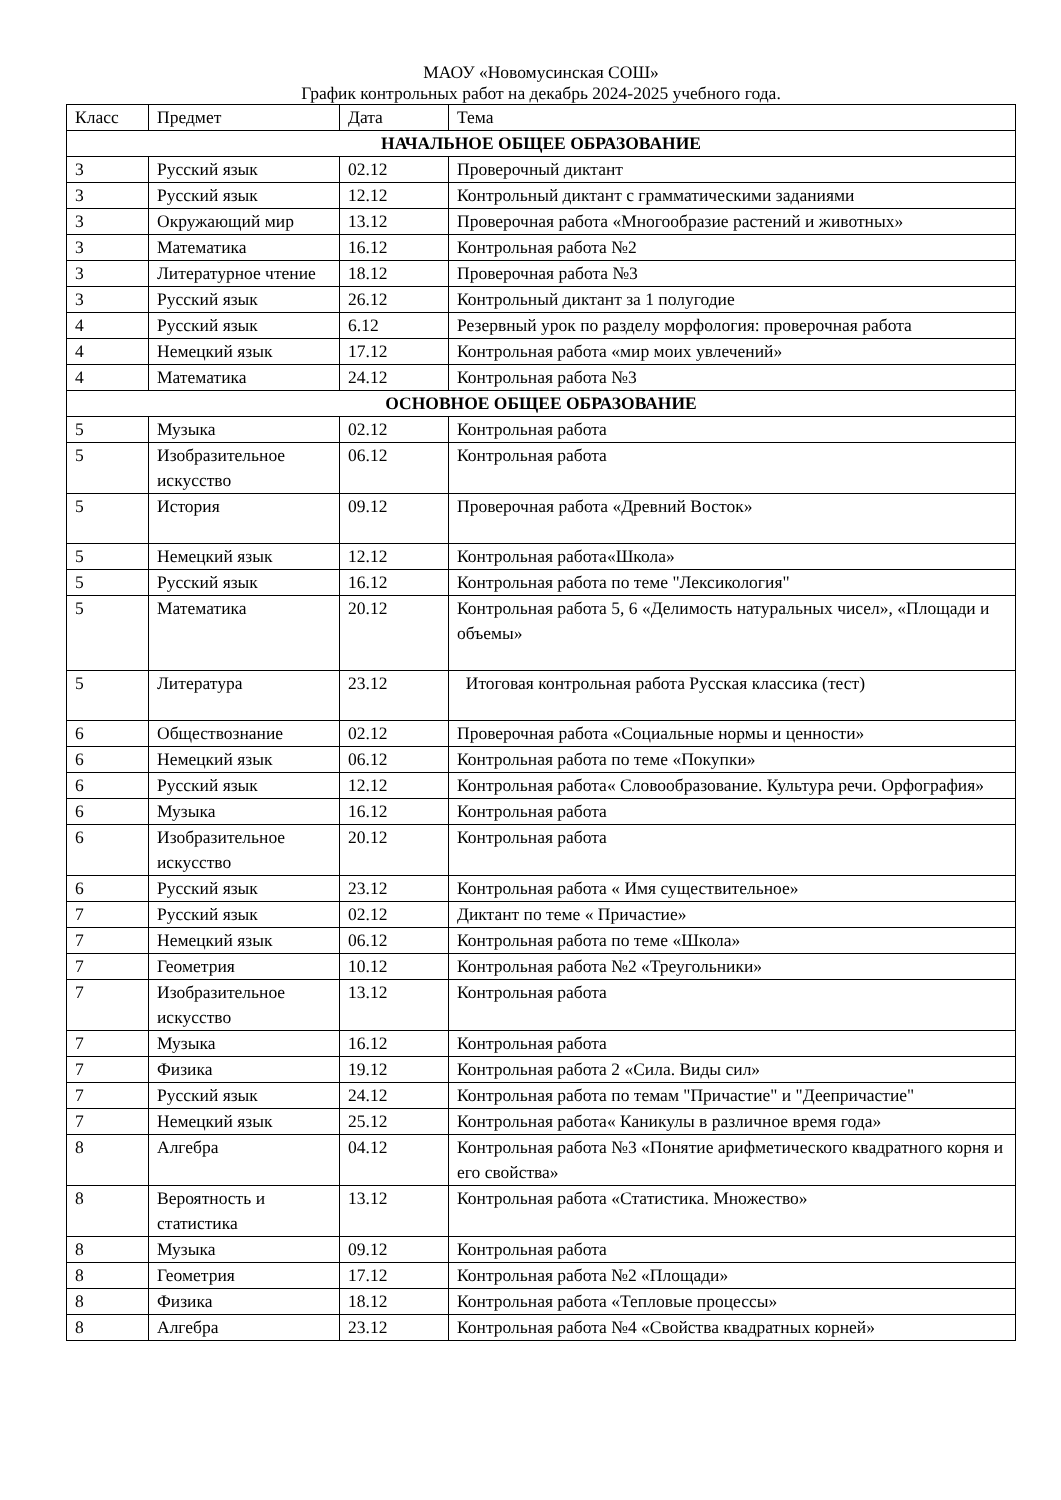МАОУ «Новомусинская СОШ»
График контрольных работ на декабрь 2024-2025 учебного года.
| Класс | Предмет | Дата | Тема |
| --- | --- | --- | --- |
| НАЧАЛЬНОЕ ОБЩЕЕ ОБРАЗОВАНИЕ | | | |
| 3 | Русский язык | 02.12 | Проверочный диктант |
| 3 | Русский язык | 12.12 | Контрольный диктант с грамматическими заданиями |
| 3 | Окружающий мир | 13.12 | Проверочная работа «Многообразие растений и животных» |
| 3 | Математика | 16.12 | Контрольная работа №2 |
| 3 | Литературное чтение | 18.12 | Проверочная работа №3 |
| 3 | Русский язык | 26.12 | Контрольный диктант за 1 полугодие |
| 4 | Русский язык | 6.12 | Резервный урок по разделу морфология: проверочная работа |
| 4 | Немецкий язык | 17.12 | Контрольная работа «мир моих увлечений» |
| 4 | Математика | 24.12 | Контрольная работа №3 |
| ОСНОВНОЕ ОБЩЕЕ ОБРАЗОВАНИЕ | | | |
| 5 | Музыка | 02.12 | Контрольная работа |
| 5 | Изобразительное искусство | 06.12 | Контрольная работа |
| 5 | История | 09.12 | Проверочная работа «Древний Восток» |
| 5 | Немецкий язык | 12.12 | Контрольная работа«Школа» |
| 5 | Русский язык | 16.12 | Контрольная работа по теме "Лексикология" |
| 5 | Математика | 20.12 | Контрольная работа 5, 6 «Делимость натуральных чисел», «Площади и объемы» |
| 5 | Литература | 23.12 | Итоговая контрольная работа Русская классика (тест) |
| 6 | Обществознание | 02.12 | Проверочная работа «Социальные нормы и ценности» |
| 6 | Немецкий язык | 06.12 | Контрольная работа по теме «Покупки» |
| 6 | Русский язык | 12.12 | Контрольная работа« Словообразование. Культура речи. Орфография» |
| 6 | Музыка | 16.12 | Контрольная работа |
| 6 | Изобразительное искусство | 20.12 | Контрольная работа |
| 6 | Русский язык | 23.12 | Контрольная работа « Имя существительное» |
| 7 | Русский язык | 02.12 | Диктант по теме « Причастие» |
| 7 | Немецкий язык | 06.12 | Контрольная работа по теме «Школа» |
| 7 | Геометрия | 10.12 | Контрольная работа №2 «Треугольники» |
| 7 | Изобразительное искусство | 13.12 | Контрольная работа |
| 7 | Музыка | 16.12 | Контрольная работа |
| 7 | Физика | 19.12 | Контрольная работа 2 «Сила. Виды сил» |
| 7 | Русский язык | 24.12 | Контрольная работа по темам "Причастие" и "Деепричастие" |
| 7 | Немецкий язык | 25.12 | Контрольная работа« Каникулы в различное время года» |
| 8 | Алгебра | 04.12 | Контрольная работа №3 «Понятие арифметического квадратного корня и его свойства» |
| 8 | Вероятность и статистика | 13.12 | Контрольная работа «Статистика. Множество» |
| 8 | Музыка | 09.12 | Контрольная работа |
| 8 | Геометрия | 17.12 | Контрольная работа №2 «Площади» |
| 8 | Физика | 18.12 | Контрольная работа «Тепловые процессы» |
| 8 | Алгебра | 23.12 | Контрольная работа №4 «Свойства квадратных корней» |